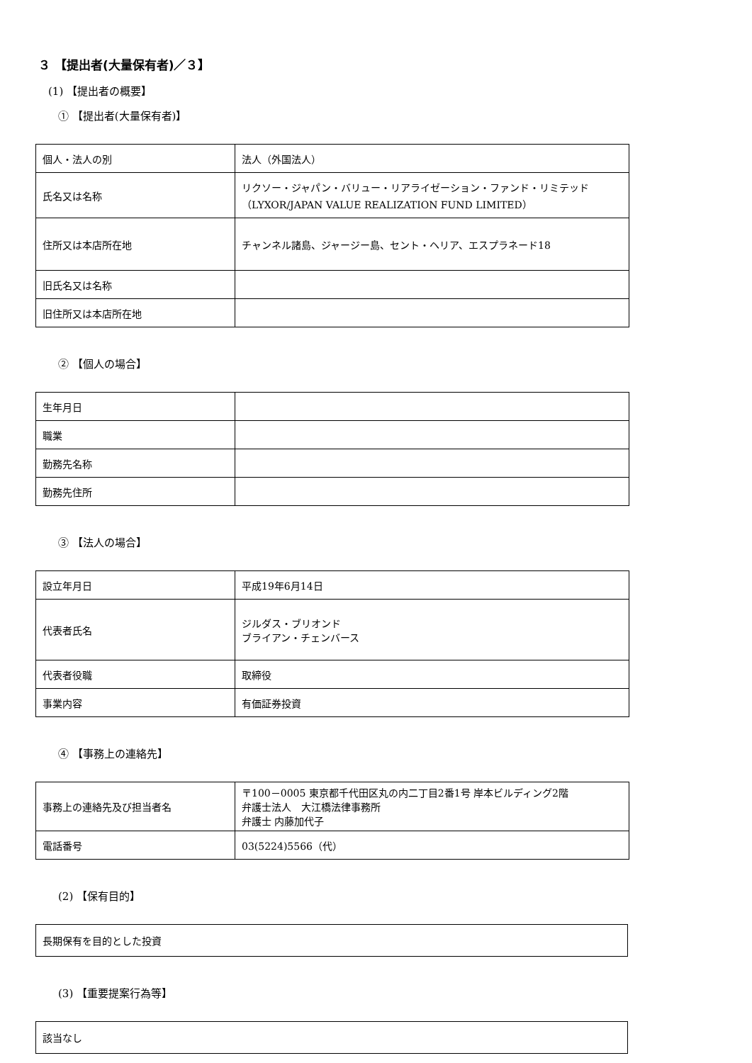３ 【提出者(大量保有者)／３】
(1) 【提出者の概要】
① 【提出者(大量保有者)】
| 個人・法人の別 | 法人（外国法人） |
| 氏名又は名称 | リクソー・ジャパン・バリュー・リアライゼーション・ファンド・リミテッド （LYXOR/JAPAN VALUE REALIZATION FUND LIMITED） |
| 住所又は本店所在地 | チャンネル諸島、ジャージー島、セント・ヘリア、エスプラネード18 |
| 旧氏名又は名称 | |
| 旧住所又は本店所在地 | |
② 【個人の場合】
| 生年月日 | |
| 職業 | |
| 勤務先名称 | |
| 勤務先住所 | |
③ 【法人の場合】
| 設立年月日 | 平成19年6月14日 |
| 代表者氏名 | ジルダス・ブリオンド ブライアン・チェンバース |
| 代表者役職 | 取締役 |
| 事業内容 | 有価証券投資 |
④ 【事務上の連絡先】
| 事務上の連絡先及び担当者名 | 〒100－0005 東京都千代田区丸の内二丁目2番1号 岸本ビルディング2階 弁護士法人 大江橋法律事務所 弁護士 内藤加代子 |
| 電話番号 | 03(5224)5566（代） |
(2) 【保有目的】
長期保有を目的とした投資
(3) 【重要提案行為等】
該当なし